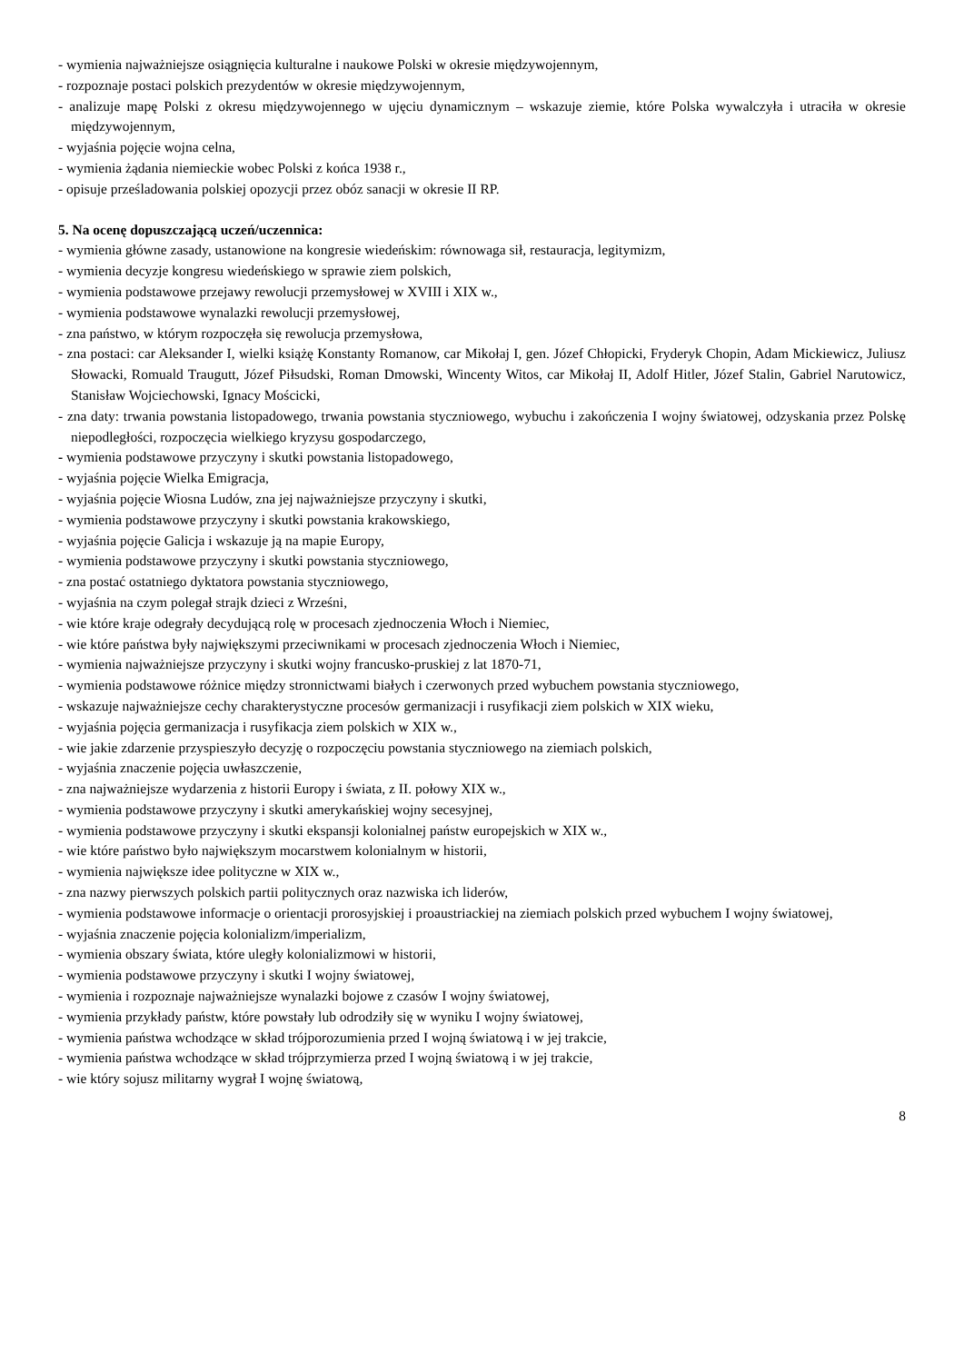- wymienia najważniejsze osiągnięcia kulturalne i naukowe Polski w okresie międzywojennym,
- rozpoznaje postaci polskich prezydentów w okresie międzywojennym,
- analizuje mapę Polski z okresu międzywojennego w ujęciu dynamicznym – wskazuje ziemie, które Polska wywalczyła i utraciła w okresie międzywojennym,
- wyjaśnia pojęcie wojna celna,
- wymienia żądania niemieckie wobec Polski z końca 1938 r.,
- opisuje prześladowania polskiej opozycji przez obóz sanacji w okresie II RP.
5. Na ocenę dopuszczającą uczeń/uczennica:
- wymienia główne zasady, ustanowione na kongresie wiedeńskim: równowaga sił, restauracja, legitymizm,
- wymienia decyzje kongresu wiedeńskiego w sprawie ziem polskich,
- wymienia podstawowe przejawy rewolucji przemysłowej w XVIII i XIX w.,
- wymienia podstawowe wynalazki rewolucji przemysłowej,
- zna państwo, w którym rozpoczęła się rewolucja przemysłowa,
- zna postaci: car Aleksander I, wielki książę Konstanty Romanow, car Mikołaj I, gen. Józef Chłopicki, Fryderyk Chopin, Adam Mickiewicz, Juliusz Słowacki, Romuald Traugutt, Józef Piłsudski, Roman Dmowski, Wincenty Witos, car Mikołaj II, Adolf Hitler, Józef Stalin, Gabriel Narutowicz, Stanisław Wojciechowski, Ignacy Mościcki,
- zna daty: trwania powstania listopadowego, trwania powstania styczniowego, wybuchu i zakończenia I wojny światowej, odzyskania przez Polskę niepodległości, rozpoczęcia wielkiego kryzysu gospodarczego,
- wymienia podstawowe przyczyny i skutki powstania listopadowego,
- wyjaśnia pojęcie Wielka Emigracja,
- wyjaśnia pojęcie Wiosna Ludów, zna jej najważniejsze przyczyny i skutki,
- wymienia podstawowe przyczyny i skutki powstania krakowskiego,
- wyjaśnia pojęcie Galicja i wskazuje ją na mapie Europy,
- wymienia podstawowe przyczyny i skutki powstania styczniowego,
- zna postać ostatniego dyktatora powstania styczniowego,
- wyjaśnia na czym polegał strajk dzieci z Wrześni,
- wie które kraje odegrały decydującą rolę w procesach zjednoczenia Włoch i Niemiec,
- wie które państwa były największymi przeciwnikami w procesach zjednoczenia Włoch i Niemiec,
- wymienia najważniejsze przyczyny i skutki wojny francusko-pruskiej z lat 1870-71,
- wymienia podstawowe różnice między stronnictwami białych i czerwonych przed wybuchem powstania styczniowego,
- wskazuje najważniejsze cechy charakterystyczne procesów germanizacji i rusyfikacji ziem polskich w XIX wieku,
- wyjaśnia pojęcia germanizacja i rusyfikacja ziem polskich w XIX w.,
- wie jakie zdarzenie przyspieszyło decyzję o rozpoczęciu powstania styczniowego na ziemiach polskich,
- wyjaśnia znaczenie pojęcia uwłaszczenie,
- zna najważniejsze wydarzenia z historii Europy i świata, z II. połowy XIX w.,
- wymienia podstawowe przyczyny i skutki amerykańskiej wojny secesyjnej,
- wymienia podstawowe przyczyny i skutki ekspansji kolonialnej państw europejskich w XIX w.,
- wie które państwo było największym mocarstwem kolonialnym w historii,
- wymienia największe idee polityczne w XIX w.,
- zna nazwy pierwszych polskich partii politycznych oraz nazwiska ich liderów,
- wymienia podstawowe informacje o orientacji prorosyjskiej i proaustriackiej na ziemiach polskich przed wybuchem I wojny światowej,
- wyjaśnia znaczenie pojęcia kolonializm/imperializm,
- wymienia obszary świata, które uległy kolonializmowi w historii,
- wymienia podstawowe przyczyny i skutki I wojny światowej,
- wymienia i rozpoznaje najważniejsze wynalazki bojowe z czasów I wojny światowej,
- wymienia przykłady państw, które powstały lub odrodziły się w wyniku I wojny światowej,
- wymienia państwa wchodzące w skład trójporozumienia przed I wojną światową i w jej trakcie,
- wymienia państwa wchodzące w skład trójprzymierza przed I wojną światową i w jej trakcie,
- wie który sojusz militarny wygrał I wojnę światową,
8